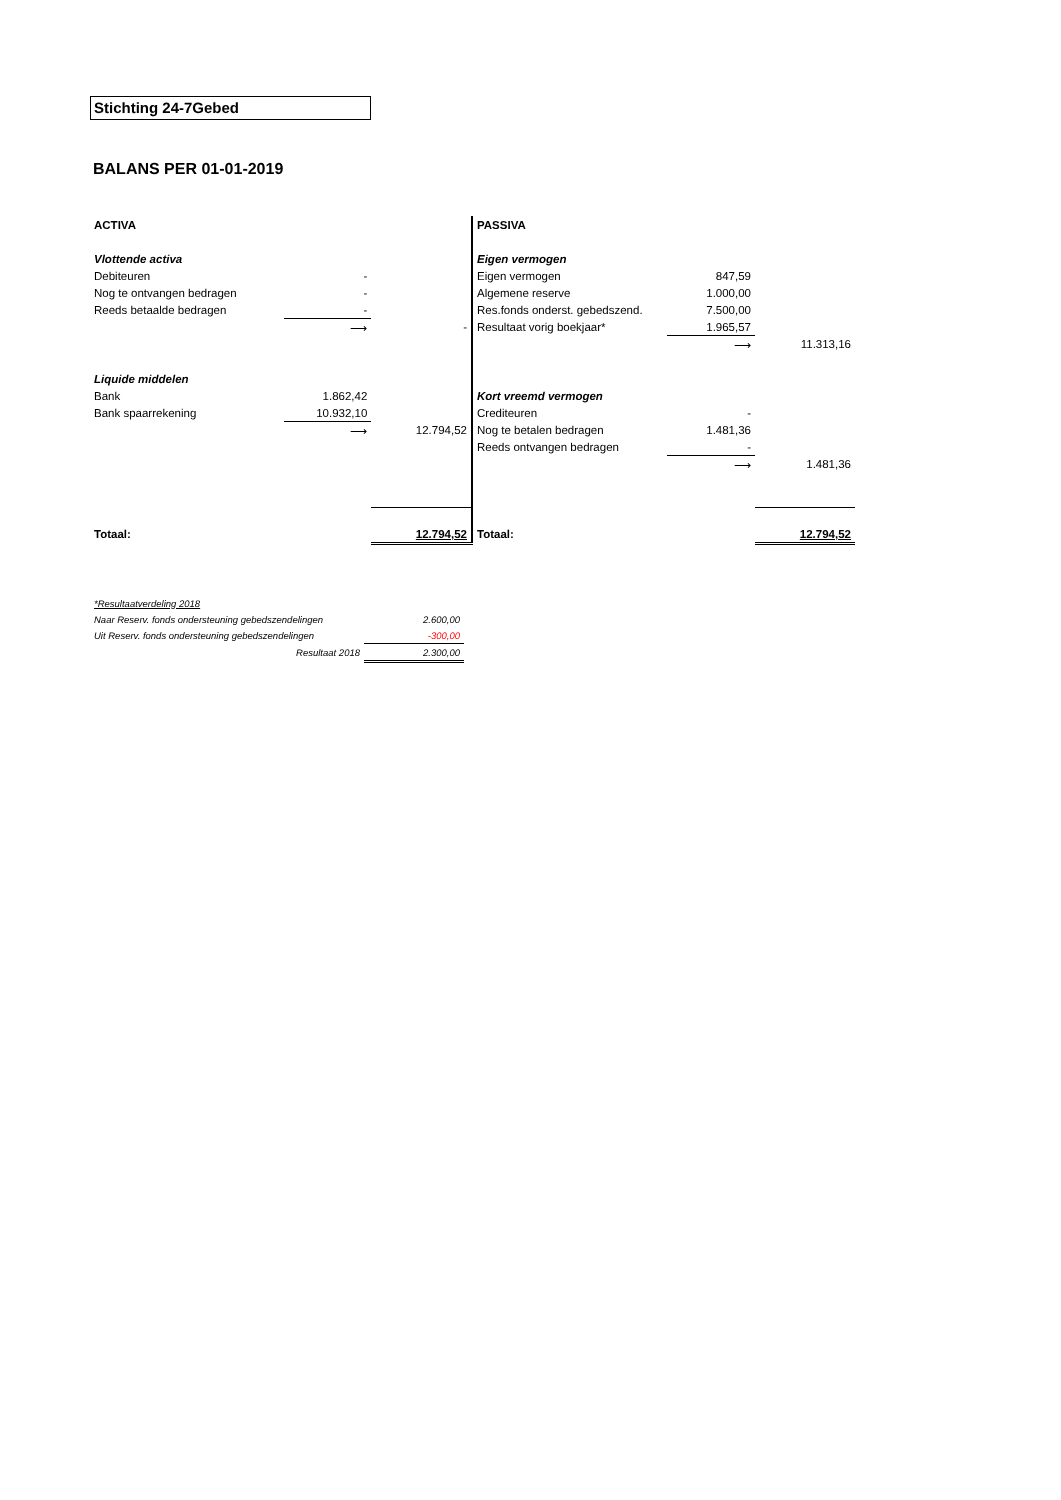Stichting 24-7Gebed
BALANS PER 01-01-2019
| ACTIVA | | |
| Vlottende activa | | |
| Debiteuren | - | |
| Nog te ontvangen bedragen | - | |
| Reeds betaalde bedragen | - | |
| | ⟶ | - |
| Liquide middelen | | |
| Bank | 1.862,42 | |
| Bank spaarrekening | 10.932,10 | |
| | ⟶ | 12.794,52 |
| Totaal: | | 12.794,52 |
| PASSIVA | | |
| Eigen vermogen | | |
| Eigen vermogen | 847,59 | |
| Algemene reserve | 1.000,00 | |
| Res.fonds onderst. gebedszend. | 7.500,00 | |
| Resultaat vorig boekjaar* | 1.965,57 | |
| | ⟶ | 11.313,16 |
| Kort vreemd vermogen | | |
| Crediteuren | - | |
| Nog te betalen bedragen | 1.481,36 | |
| Reeds ontvangen bedragen | - | |
| | ⟶ | 1.481,36 |
| Totaal: | | 12.794,52 |
| *Resultaatverdeling 2018 | |
| Naar Reserv. fonds ondersteuning gebedszendelingen | 2.600,00 |
| Uit Reserv. fonds ondersteuning gebedszendelingen | -300,00 |
| Resultaat 2018 | 2.300,00 |